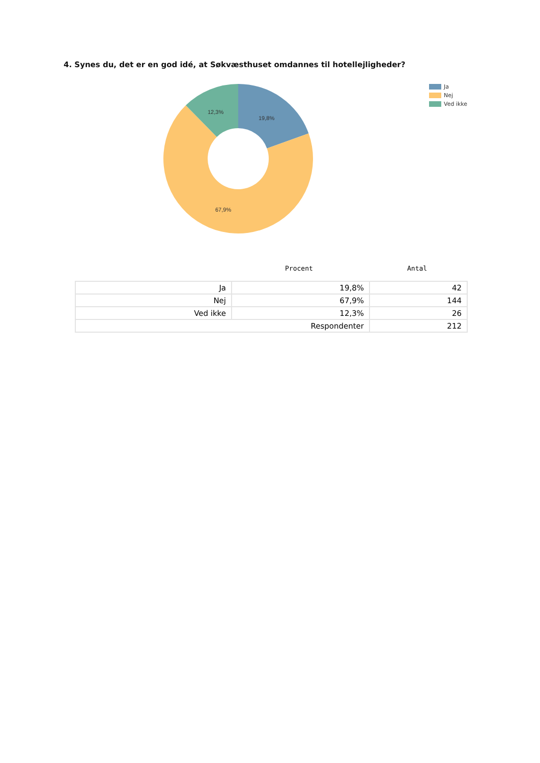4. Synes du, det er en god idé, at Søkvæsthuset omdannes til hotellejligheder?
12,3%
19,8%
67,9%
Ja
Nej
Ved ikke
Procent Antal
| Ja | 19,8% | 42 |
| Nej | 67,9% | 144 |
| Ved ikke | 12,3% | 26 |
| Respondenter | | 212 |